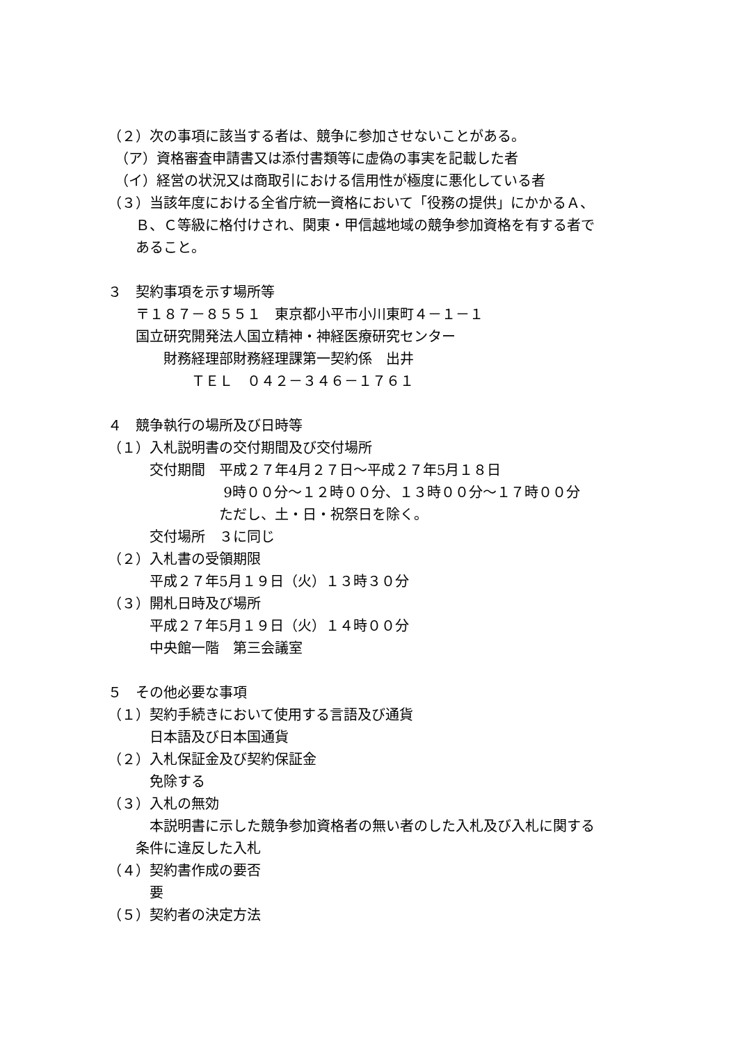（２）次の事項に該当する者は、競争に参加させないことがある。
　（ア）資格審査申請書又は添付書類等に虚偽の事実を記載した者
　（イ）経営の状況又は商取引における信用性が極度に悪化している者
（３）当該年度における全省庁統一資格において「役務の提供」にかかるＡ、
　　Ｂ、Ｃ等級に格付けされ、関東・甲信越地域の競争参加資格を有する者で
　　あること。
３　契約事項を示す場所等
　　〒１８７－８５５１　東京都小平市小川東町４－１－１
　　国立研究開発法人国立精神・神経医療研究センター
　　　　財務経理部財務経理課第一契約係　出井
　　　　　　ＴＥＬ　０４２－３４６－１７６１
４　競争執行の場所及び日時等
（１）入札説明書の交付期間及び交付場所
　　　交付期間　平成２７年4月２７日～平成２７年5月１８日
　　　　　　　　 9時００分～１２時００分、１３時００分～１７時００分
　　　　　　　　ただし、土・日・祝祭日を除く。
　　　交付場所　３に同じ
（２）入札書の受領期限
　　　平成２７年5月１９日（火）１３時３０分
（３）開札日時及び場所
　　　平成２７年5月１９日（火）１４時００分
　　　中央館一階　第三会議室
５　その他必要な事項
（１）契約手続きにおいて使用する言語及び通貨
　　　日本語及び日本国通貨
（２）入札保証金及び契約保証金
　　　免除する
（３）入札の無効
　　　本説明書に示した競争参加資格者の無い者のした入札及び入札に関する
　　条件に違反した入札
（４）契約書作成の要否
　　　要
（５）契約者の決定方法